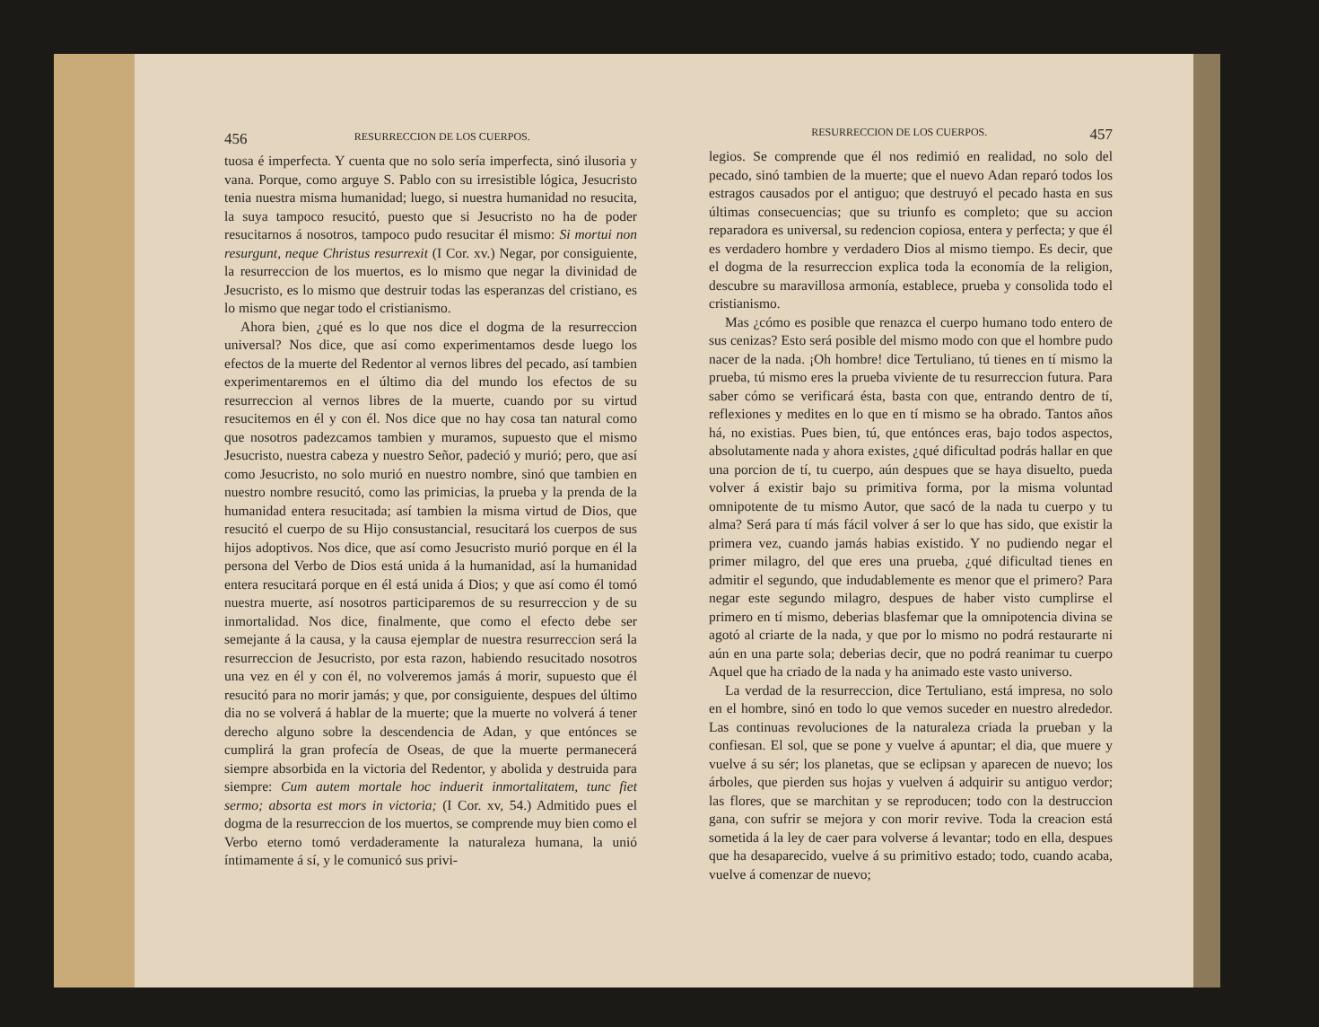456 RESURRECCION DE LOS CUERPOS.
tuosa é imperfecta. Y cuenta que no solo sería imperfecta, sinó ilusoria y vana. Porque, como arguye S. Pablo con su irresistible lógica, Jesucristo tenia nuestra misma humanidad; luego, si nuestra humanidad no resucita, la suya tampoco resucitó, puesto que si Jesucristo no ha de poder resucitarnos á nosotros, tampoco pudo resucitar él mismo: Si mortui non resurgunt, neque Christus resurrexit (I Cor. xv.) Negar, por consiguiente, la resurreccion de los muertos, es lo mismo que negar la divinidad de Jesucristo, es lo mismo que destruir todas las esperanzas del cristiano, es lo mismo que negar todo el cristianismo.
Ahora bien, ¿qué es lo que nos dice el dogma de la resurreccion universal? Nos dice, que así como experimentamos desde luego los efectos de la muerte del Redentor al vernos libres del pecado, así tambien experimentaremos en el último dia del mundo los efectos de su resurreccion al vernos libres de la muerte, cuando por su virtud resucitemos en él y con él. Nos dice que no hay cosa tan natural como que nosotros padezcamos tambien y muramos, supuesto que el mismo Jesucristo, nuestra cabeza y nuestro Señor, padeció y murió; pero, que así como Jesucristo, no solo murió en nuestro nombre, sinó que tambien en nuestro nombre resucitó, como las primicias, la prueba y la prenda de la humanidad entera resucitada; así tambien la misma virtud de Dios, que resucitó el cuerpo de su Hijo consustancial, resucitará los cuerpos de sus hijos adoptivos. Nos dice, que así como Jesucristo murió porque en él la persona del Verbo de Dios está unida á la humanidad, así la humanidad entera resucitará porque en él está unida á Dios; y que así como él tomó nuestra muerte, así nosotros participaremos de su resurreccion y de su inmortalidad. Nos dice, finalmente, que como el efecto debe ser semejante á la causa, y la causa ejemplar de nuestra resurreccion será la resurreccion de Jesucristo, por esta razon, habiendo resucitado nosotros una vez en él y con él, no volveremos jamás á morir, supuesto que él resucitó para no morir jamás; y que, por consiguiente, despues del último dia no se volverá á hablar de la muerte; que la muerte no volverá á tener derecho alguno sobre la descendencia de Adan, y que entónces se cumplirá la gran profecía de Oseas, de que la muerte permanecerá siempre absorbida en la victoria del Redentor, y abolida y destruida para siempre: Cum autem mortale hoc induerit inmortalitatem, tunc fiet sermo; absorta est mors in victoria; (I Cor. xv, 54.) Admitido pues el dogma de la resurreccion de los muertos, se comprende muy bien como el Verbo eterno tomó verdaderamente la naturaleza humana, la unió íntimamente á sí, y le comunicó sus privi-
RESURRECCION DE LOS CUERPOS. 457
legios. Se comprende que él nos redimió en realidad, no solo del pecado, sinó tambien de la muerte; que el nuevo Adan reparó todos los estragos causados por el antiguo; que destruyó el pecado hasta en sus últimas consecuencias; que su triunfo es completo; que su accion reparadora es universal, su redencion copiosa, entera y perfecta; y que él es verdadero hombre y verdadero Dios al mismo tiempo. Es decir, que el dogma de la resurreccion explica toda la economía de la religion, descubre su maravillosa armonía, establece, prueba y consolida todo el cristianismo.
Mas ¿cómo es posible que renazca el cuerpo humano todo entero de sus cenizas? Esto será posible del mismo modo con que el hombre pudo nacer de la nada. ¡Oh hombre! dice Tertuliano, tú tienes en tí mismo la prueba, tú mismo eres la prueba viviente de tu resurreccion futura. Para saber cómo se verificará ésta, basta con que, entrando dentro de tí, reflexiones y medites en lo que en tí mismo se ha obrado. Tantos años há, no existias. Pues bien, tú, que entónces eras, bajo todos aspectos, absolutamente nada y ahora existes, ¿qué dificultad podrás hallar en que una porcion de tí, tu cuerpo, aún despues que se haya disuelto, pueda volver á existir bajo su primitiva forma, por la misma voluntad omnipotente de tu mismo Autor, que sacó de la nada tu cuerpo y tu alma? Será para tí más fácil volver á ser lo que has sido, que existir la primera vez, cuando jamás habias existido. Y no pudiendo negar el primer milagro, del que eres una prueba, ¿qué dificultad tienes en admitir el segundo, que indudablemente es menor que el primero? Para negar este segundo milagro, despues de haber visto cumplirse el primero en tí mismo, deberias blasfemar que la omnipotencia divina se agotó al criarte de la nada, y que por lo mismo no podrá restaurarte ni aún en una parte sola; deberias decir, que no podrá reanimar tu cuerpo Aquel que ha criado de la nada y ha animado este vasto universo.
La verdad de la resurreccion, dice Tertuliano, está impresa, no solo en el hombre, sinó en todo lo que vemos suceder en nuestro alrededor. Las continuas revoluciones de la naturaleza criada la prueban y la confiesan. El sol, que se pone y vuelve á apuntar; el dia, que muere y vuelve á su sér; los planetas, que se eclipsan y aparecen de nuevo; los árboles, que pierden sus hojas y vuelven á adquirir su antiguo verdor; las flores, que se marchitan y se reproducen; todo con la destruccion gana, con sufrir se mejora y con morir revive. Toda la creacion está sometida á la ley de caer para volverse á levantar; todo en ella, despues que ha desaparecido, vuelve á su primitivo estado; todo, cuando acaba, vuelve á comenzar de nuevo;